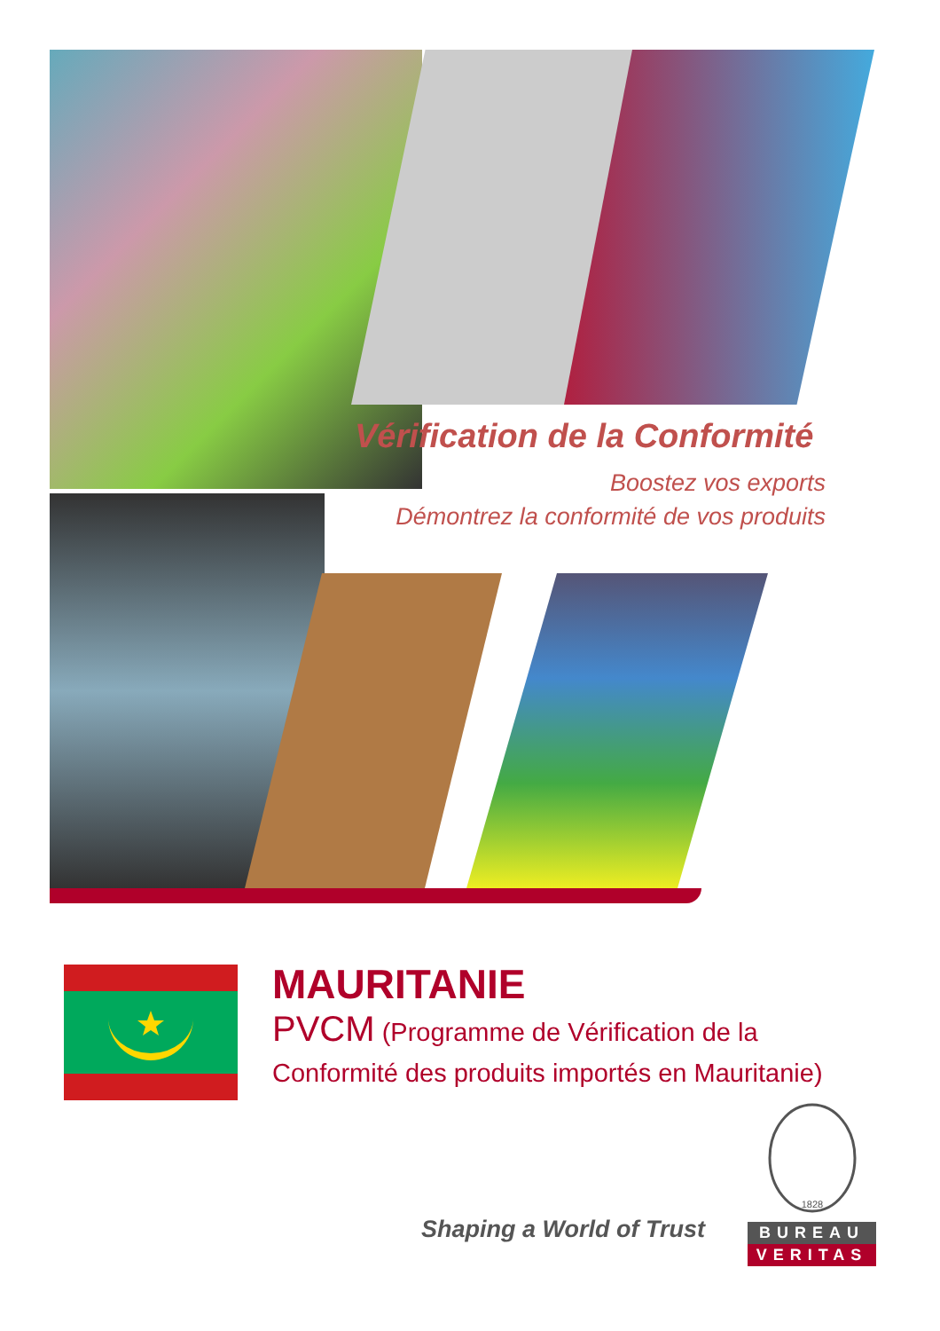Vérification de la Conformité
Boostez vos exports
Démontrez la conformité de vos produits
MAURITANIE
PVCM (Programme de Vérification de la Conformité des produits importés en Mauritanie)
Shaping a World of Trust
1828
BUREAU
VERITAS